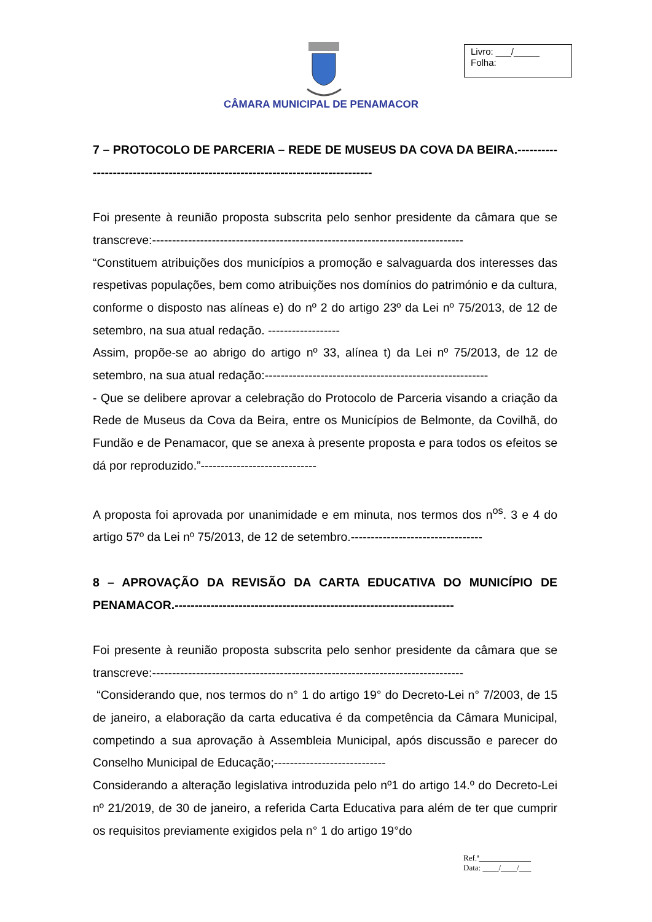Livro: ___/_____
Folha:
CÂMARA MUNICIPAL DE PENAMACOR
7 – PROTOCOLO DE PARCERIA – REDE DE MUSEUS DA COVA DA BEIRA.--------------------------------------------------------------------------------
Foi presente à reunião proposta subscrita pelo senhor presidente da câmara que se transcreve:------------------------------------------------------------------------------
“Constituem atribuições dos municípios a promoção e salvaguarda dos interesses das respetivas populações, bem como atribuições nos domínios do património e da cultura, conforme o disposto nas alíneas e) do nº 2 do artigo 23º da Lei nº 75/2013, de 12 de setembro, na sua atual redação. ------------------
Assim, propõe-se ao abrigo do artigo nº 33, alínea t) da Lei nº 75/2013, de 12 de setembro, na sua atual redação:--------------------------------------------------------
- Que se delibere aprovar a celebração do Protocolo de Parceria visando a criação da Rede de Museus da Cova da Beira, entre os Municípios de Belmonte, da Covilhã, do Fundão e de Penamacor, que se anexa à presente proposta e para todos os efeitos se dá por reproduzido.”-----------------------------
A proposta foi aprovada por unanimidade e em minuta, nos termos dos n<sup>os</sup>. 3 e 4 do artigo 57º da Lei nº 75/2013, de 12 de setembro.---------------------------------
8 – APROVAÇÃO DA REVISÃO DA CARTA EDUCATIVA DO MUNICÍPIO DE PENAMACOR.----------------------------------------------------------------------
Foi presente à reunião proposta subscrita pelo senhor presidente da câmara que se transcreve:------------------------------------------------------------------------------
“Considerando que, nos termos do n° 1 do artigo 19° do Decreto-Lei n° 7/2003, de 15 de janeiro, a elaboração da carta educativa é da competência da Câmara Municipal, competindo a sua aprovação à Assembleia Municipal, após discussão e parecer do Conselho Municipal de Educação;----------------------------
Considerando a alteração legislativa introduzida pelo nº1 do artigo 14.º do Decreto-Lei nº 21/2019, de 30 de janeiro, a referida Carta Educativa para além de ter que cumprir os requisitos previamente exigidos pela n° 1 do artigo 19°do
Ref.ª_____________
Data: ____/____/___